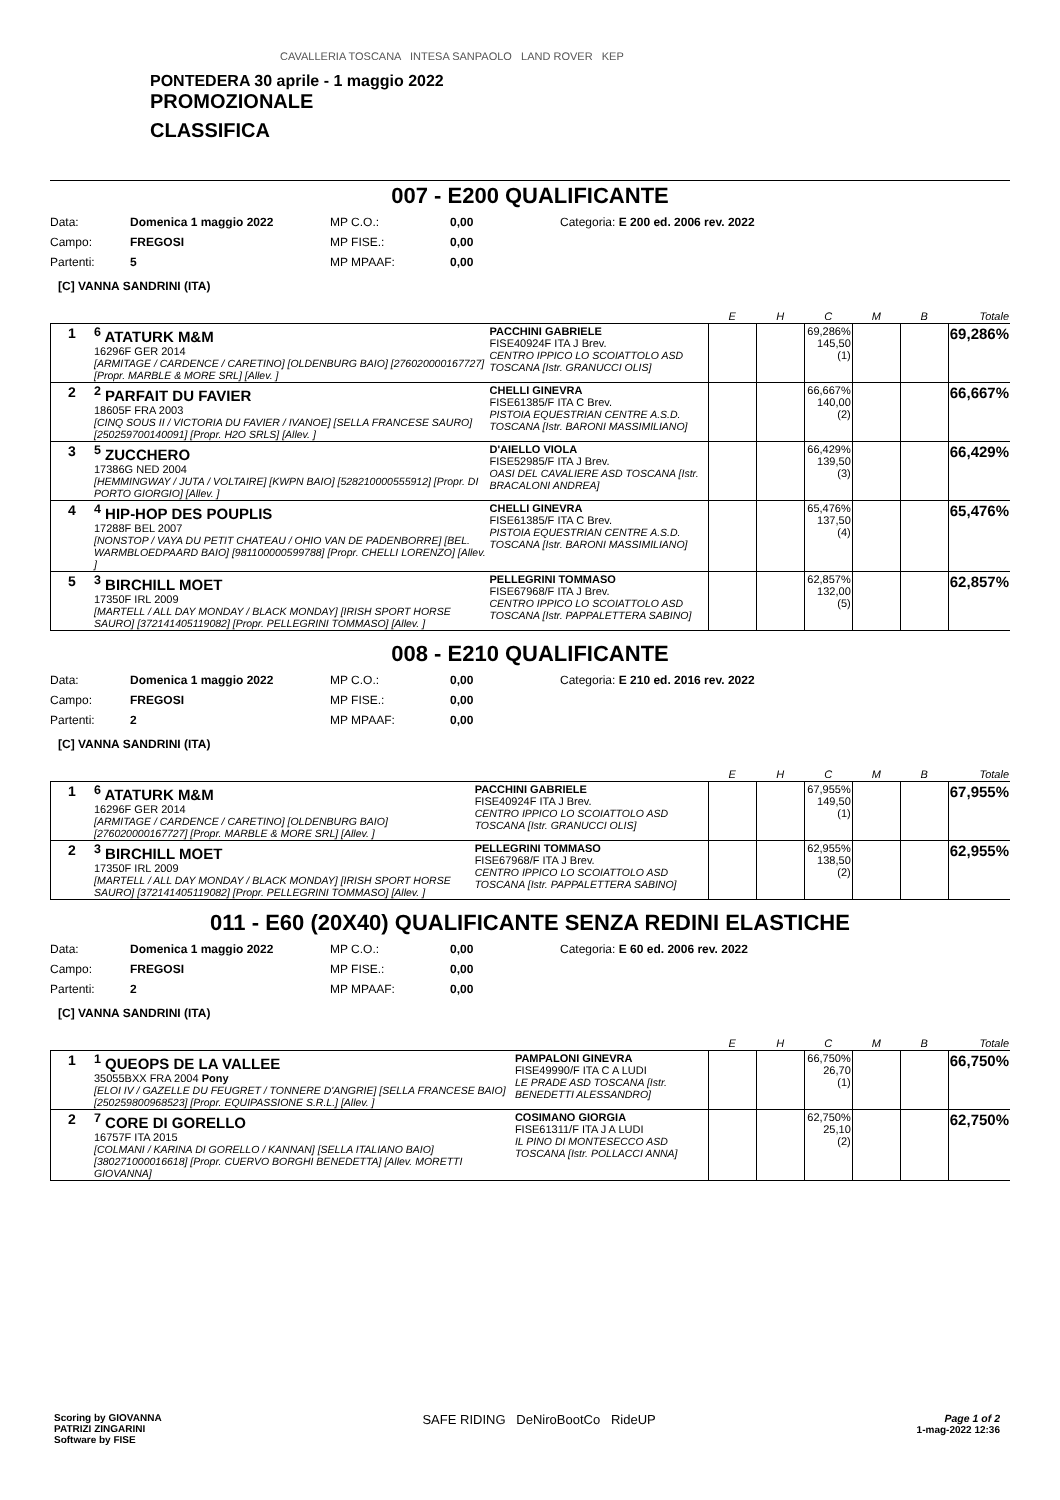CAVALLERIA TOSCANA INTESA SANPAOLO LAND ROVER KEP
PONTEDERA 30 aprile - 1 maggio 2022
PROMOZIONALE
CLASSIFICA
007 - E200 QUALIFICANTE
Data: Domenica 1 maggio 2022 MP C.O.: 0,00 Categoria: E 200 ed. 2006 rev. 2022 Campo: FREGOSI MP FISE.: 0,00 Partenti: 5 MP MPAAF: 0,00
[C] VANNA SANDRINI (ITA)
| | | | E | H | C | M | B | Totale |
| --- | --- | --- | --- | --- | --- | --- | --- | --- |
| 1 | <sup>6</sup> ATATURK M&M 16296F GER 2014 [ARMITAGE / CARDENCE / CARETINO] [OLDENBURG BAIO] [276020000167727] [Propr. MARBLE & MORE SRL] [Allev. ] | PACCHINI GABRIELE FISE40924F ITA J Brev. CENTRO IPPICO LO SCOIATTOLO ASD TOSCANA [Istr. GRANUCCI OLIS] | | | 69,286% 145,50 (1) | | | 69,286% |
| 2 | <sup>2</sup> PARFAIT DU FAVIER 18605F FRA 2003 [CINQ SOUS II / VICTORIA DU FAVIER / IVANOE] [SELLA FRANCESE SAURO] [250259700140091] [Propr. H2O SRLS] [Allev. ] | CHELLI GINEVRA FISE61385/F ITA C Brev. PISTOIA EQUESTRIAN CENTRE A.S.D. TOSCANA [Istr. BARONI MASSIMILIANO] | | | 66,667% 140,00 (2) | | | 66,667% |
| 3 | <sup>5</sup> ZUCCHERO 17386G NED 2004 [HEMMINGWAY / JUTA / VOLTAIRE] [KWPN BAIO] [528210000555912] [Propr. DI PORTO GIORGIO] [Allev. ] | D'AIELLO VIOLA FISE52985/F ITA J Brev. OASI DEL CAVALIERE ASD TOSCANA [Istr. BRACALONI ANDREA] | | | 66,429% 139,50 (3) | | | 66,429% |
| 4 | <sup>4</sup> HIP-HOP DES POUPLIS 17288F BEL 2007 [NONSTOP / VAYA DU PETIT CHATEAU / OHIO VAN DE PADENBORRE] [BEL. WARMBLOEDPAARD BAIO] [981100000599788] [Propr. CHELLI LORENZO] [Allev. ] | CHELLI GINEVRA FISE61385/F ITA C Brev. PISTOIA EQUESTRIAN CENTRE A.S.D. TOSCANA [Istr. BARONI MASSIMILIANO] | | | 65,476% 137,50 (4) | | | 65,476% |
| 5 | <sup>3</sup> BIRCHILL MOET 17350F IRL 2009 [MARTELL / ALL DAY MONDAY / BLACK MONDAY] [IRISH SPORT HORSE SAURO] [372141405119082] [Propr. PELLEGRINI TOMMASO] [Allev. ] | PELLEGRINI TOMMASO FISE67968/F ITA J Brev. CENTRO IPPICO LO SCOIATTOLO ASD TOSCANA [Istr. PAPPALETTERA SABINO] | | | 62,857% 132,00 (5) | | | 62,857% |
008 - E210 QUALIFICANTE
Data: Domenica 1 maggio 2022 MP C.O.: 0,00 Categoria: E 210 ed. 2016 rev. 2022 Campo: FREGOSI MP FISE.: 0,00 Partenti: 2 MP MPAAF: 0,00
[C] VANNA SANDRINI (ITA)
| | | | E | H | C | M | B | Totale |
| --- | --- | --- | --- | --- | --- | --- | --- | --- |
| 1 | <sup>6</sup> ATATURK M&M 16296F GER 2014 [ARMITAGE / CARDENCE / CARETINO] [OLDENBURG BAIO] [276020000167727] [Propr. MARBLE & MORE SRL] [Allev. ] | PACCHINI GABRIELE FISE40924F ITA J Brev. CENTRO IPPICO LO SCOIATTOLO ASD TOSCANA [Istr. GRANUCCI OLIS] | | | 67,955% 149,50 (1) | | | 67,955% |
| 2 | <sup>3</sup> BIRCHILL MOET 17350F IRL 2009 [MARTELL / ALL DAY MONDAY / BLACK MONDAY] [IRISH SPORT HORSE SAURO] [372141405119082] [Propr. PELLEGRINI TOMMASO] [Allev. ] | PELLEGRINI TOMMASO FISE67968/F ITA J Brev. CENTRO IPPICO LO SCOIATTOLO ASD TOSCANA [Istr. PAPPALETTERA SABINO] | | | 62,955% 138,50 (2) | | | 62,955% |
011 - E60 (20X40) QUALIFICANTE SENZA REDINI ELASTICHE
Data: Domenica 1 maggio 2022 MP C.O.: 0,00 Categoria: E 60 ed. 2006 rev. 2022 Campo: FREGOSI MP FISE.: 0,00 Partenti: 2 MP MPAAF: 0,00
[C] VANNA SANDRINI (ITA)
| | | | E | H | C | M | B | Totale |
| --- | --- | --- | --- | --- | --- | --- | --- | --- |
| 1 | <sup>1</sup> QUEOPS DE LA VALLEE 35055BXX FRA 2004 Pony [ELOI IV / GAZELLE DU FEUGRET / TONNERE D'ANGRIE] [SELLA FRANCESE BAIO] [250259800968523] [Propr. EQUIPASSIONE S.R.L.] [Allev. ] | PAMPALONI GINEVRA FISE49990/F ITA C A LUDI LE PRADE ASD TOSCANA [Istr. BENEDETTI ALESSANDRO] | | | 66,750% 26,70 (1) | | | 66,750% |
| 2 | <sup>7</sup> CORE DI GORELLO 16757F ITA 2015 [COLMANI / KARINA DI GORELLO / KANNAN] [SELLA ITALIANO BAIO] [380271000016618] [Propr. CUERVO BORGHI BENEDETTA] [Allev. MORETTI GIOVANNA] | COSIMANO GIORGIA FISE61311/F ITA J A LUDI IL PINO DI MONTESECCO ASD TOSCANA [Istr. POLLACCI ANNA] | | | 62,750% 25,10 (2) | | | 62,750% |
Scoring by GIOVANNA
PATRIZI ZINGARINI
Software by FISE
SAFE RIDING DeNiroBootCo RideUP
Page 1 of 2
1-mag-2022 12:36